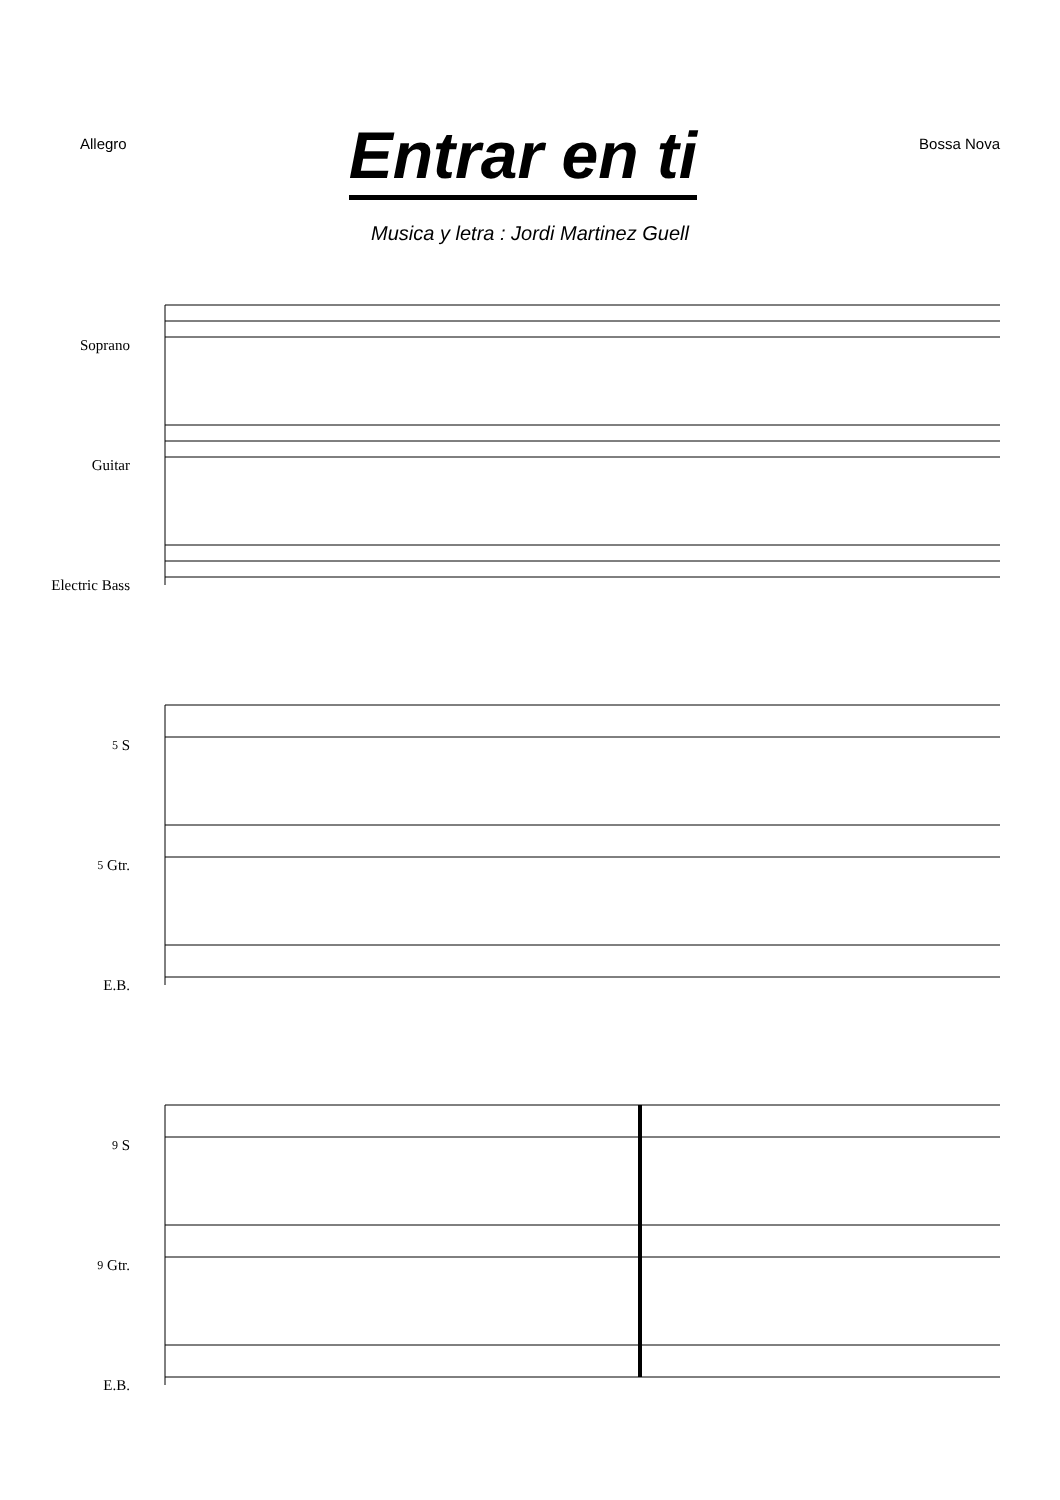Allegro
Entrar en ti
Bossa Nova
Musica y letra : Jordi Martinez Guell
Soprano
Guitar
Electric Bass
5 S
5 Gtr.
E.B.
9 S
9 Gtr.
E.B.